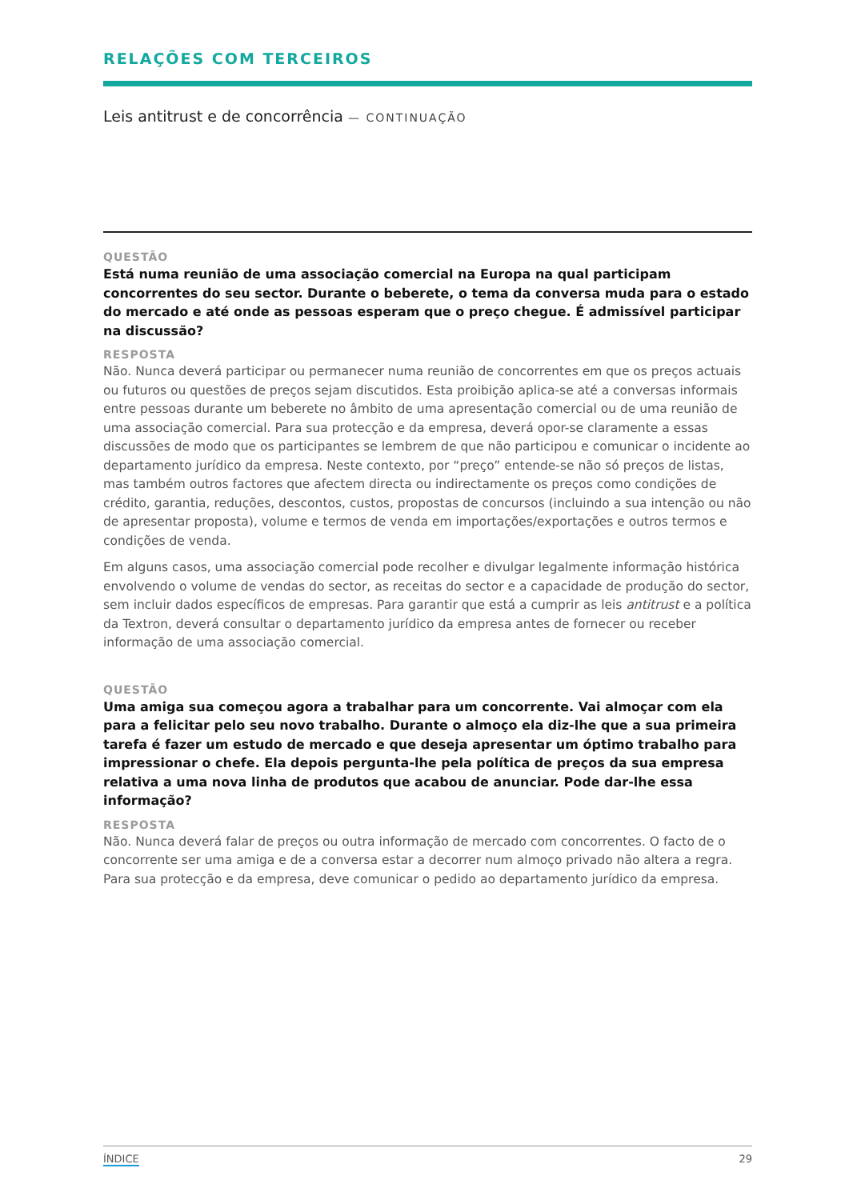RELAÇÕES COM TERCEIROS
Leis antitrust e de concorrência — CONTINUAÇÃO
QUESTÃO
Está numa reunião de uma associação comercial na Europa na qual participam concorrentes do seu sector. Durante o beberete, o tema da conversa muda para o estado do mercado e até onde as pessoas esperam que o preço chegue. É admissível participar na discussão?
RESPOSTA
Não. Nunca deverá participar ou permanecer numa reunião de concorrentes em que os preços actuais ou futuros ou questões de preços sejam discutidos. Esta proibição aplica-se até a conversas informais entre pessoas durante um beberete no âmbito de uma apresentação comercial ou de uma reunião de uma associação comercial. Para sua protecção e da empresa, deverá opor-se claramente a essas discussões de modo que os participantes se lembrem de que não participou e comunicar o incidente ao departamento jurídico da empresa. Neste contexto, por “preço” entende-se não só preços de listas, mas também outros factores que afectem directa ou indirectamente os preços como condições de crédito, garantia, reduções, descontos, custos, propostas de concursos (incluindo a sua intenção ou não de apresentar proposta), volume e termos de venda em importações/exportações e outros termos e condições de venda.
Em alguns casos, uma associação comercial pode recolher e divulgar legalmente informação histórica envolvendo o volume de vendas do sector, as receitas do sector e a capacidade de produção do sector, sem incluir dados específicos de empresas. Para garantir que está a cumprir as leis antitrust e a política da Textron, deverá consultar o departamento jurídico da empresa antes de fornecer ou receber informação de uma associação comercial.
QUESTÃO
Uma amiga sua começou agora a trabalhar para um concorrente. Vai almoçar com ela para a felicitar pelo seu novo trabalho. Durante o almoço ela diz-lhe que a sua primeira tarefa é fazer um estudo de mercado e que deseja apresentar um óptimo trabalho para impressionar o chefe. Ela depois pergunta-lhe pela política de preços da sua empresa relativa a uma nova linha de produtos que acabou de anunciar. Pode dar-lhe essa informação?
RESPOSTA
Não. Nunca deverá falar de preços ou outra informação de mercado com concorrentes. O facto de o concorrente ser uma amiga e de a conversa estar a decorrer num almoço privado não altera a regra. Para sua protecção e da empresa, deve comunicar o pedido ao departamento jurídico da empresa.
ÍNDICE 29